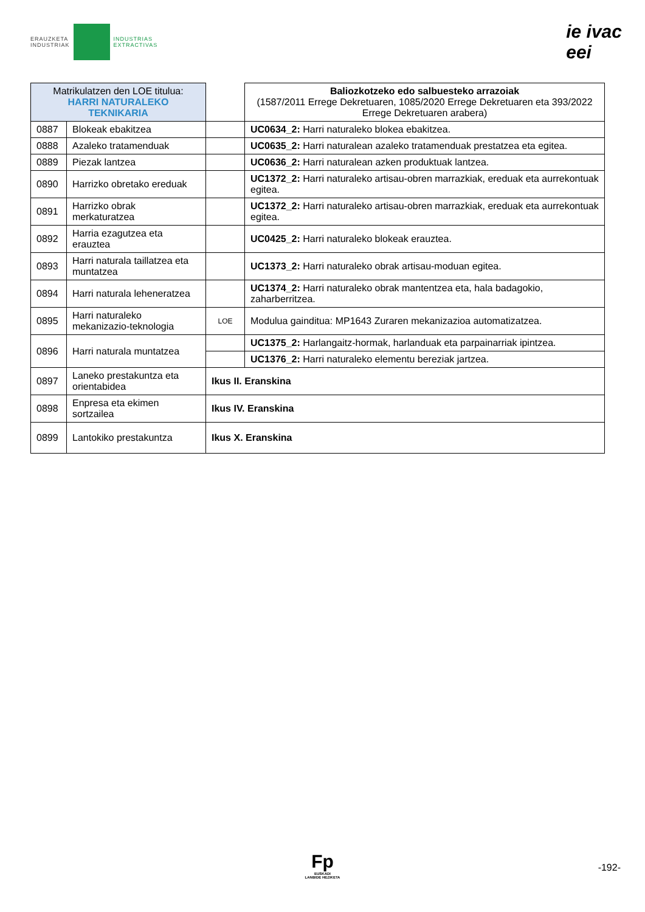ERAUZKETA
INDUSTRIAK INDUSTRIAS
EXTRACTIVAS
ie ivac
eei
| Matrikulatzen den LOE titulua: HARRI NATURALEKO TEKNIKARIA | | | Baliozkotzeko edo salbuesteko arrazoiak (1587/2011 Errege Dekretuaren, 1085/2020 Errege Dekretuaren eta 393/2022 Errege Dekretuaren arabera) |
| --- | --- | --- | --- |
| 0887 | Blokeak ebakitzea | | UC0634_2: Harri naturaleko blokea ebakitzea. |
| 0888 | Azaleko tratamenduak | | UC0635_2: Harri naturalean azaleko tratamenduak prestatzea eta egitea. |
| 0889 | Piezak lantzea | | UC0636_2: Harri naturalean azken produktuak lantzea. |
| 0890 | Harrizko obretako ereduak | | UC1372_2: Harri naturaleko artisau-obren marrazkiak, ereduak eta aurrekontuak egitea. |
| 0891 | Harrizko obrak merkaturatzea | | UC1372_2: Harri naturaleko artisau-obren marrazkiak, ereduak eta aurrekontuak egitea. |
| 0892 | Harria ezagutzea eta erauztea | | UC0425_2: Harri naturaleko blokeak erauztea. |
| 0893 | Harri naturala taillatzea eta muntatzea | | UC1373_2: Harri naturaleko obrak artisau-moduan egitea. |
| 0894 | Harri naturala leheneratzea | | UC1374_2: Harri naturaleko obrak mantentzea eta, hala badagokio, zaharberritzea. |
| 0895 | Harri naturaleko mekanizazio-teknologia | LOE | Modulua gainditua: MP1643 Zuraren mekanizazioa automatizatzea. |
| 0896 | Harri naturala muntatzea | | UC1375_2: Harlangaitz-hormak, harlanduak eta parpainarriak ipintzea. |
| | | | UC1376_2: Harri naturaleko elementu bereziak jartzea. |
| 0897 | Laneko prestakuntza eta orientabidea | Ikus II. Eranskina | |
| 0898 | Enpresa eta ekimen sortzailea | Ikus IV. Eranskina | |
| 0899 | Lantokiko prestakuntza | Ikus X. Eranskina | |
Fp
EUSKADI
LANBIDE HEZIKETA
-192-